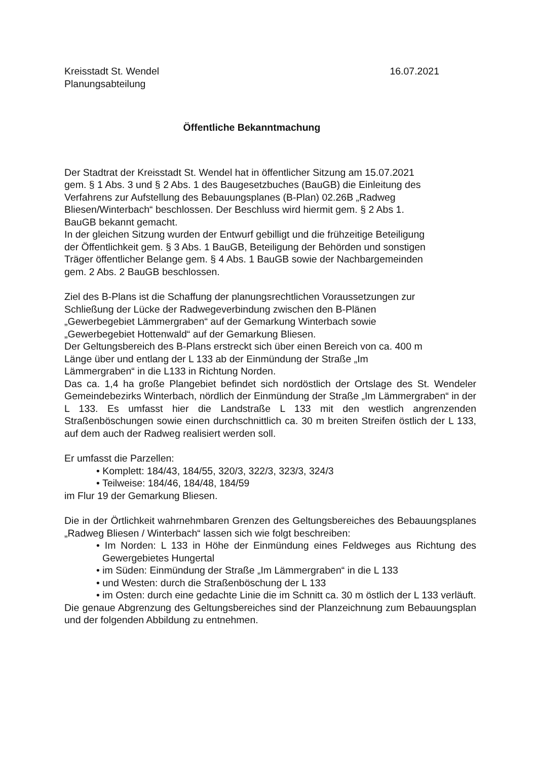Kreisstadt St. Wendel 16.07.2021
Planungsabteilung
Öffentliche Bekanntmachung
Der Stadtrat der Kreisstadt St. Wendel hat in öffentlicher Sitzung am 15.07.2021
gem. § 1 Abs. 3 und § 2 Abs. 1 des Baugesetzbuches (BauGB) die Einleitung des
Verfahrens zur Aufstellung des Bebauungsplanes (B-Plan) 02.26B „Radweg
Bliesen/Winterbach“ beschlossen. Der Beschluss wird hiermit gem. § 2 Abs 1.
BauGB bekannt gemacht.
In der gleichen Sitzung wurden der Entwurf gebilligt und die frühzeitige Beteiligung
der Öffentlichkeit gem. § 3 Abs. 1 BauGB, Beteiligung der Behörden und sonstigen
Träger öffentlicher Belange gem. § 4 Abs. 1 BauGB sowie der Nachbargemeinden
gem. 2 Abs. 2 BauGB beschlossen.
Ziel des B-Plans ist die Schaffung der planungsrechtlichen Voraussetzungen zur
Schließung der Lücke der Radwegeverbindung zwischen den B-Plänen
„Gewerbegebiet Lämmergraben“ auf der Gemarkung Winterbach sowie
„Gewerbegebiet Hottenwald“ auf der Gemarkung Bliesen.
Der Geltungsbereich des B-Plans erstreckt sich über einen Bereich von ca. 400 m
Länge über und entlang der L 133 ab der Einmündung der Straße „Im
Lämmergraben“ in die L133 in Richtung Norden.
Das ca. 1,4 ha große Plangebiet befindet sich nordöstlich der Ortslage des St. Wendeler Gemeindebezirks Winterbach, nördlich der Einmündung der Straße „Im Lämmergraben“ in der L 133. Es umfasst hier die Landstraße L 133 mit den westlich angrenzenden Straßenböschungen sowie einen durchschnittlich ca. 30 m breiten Streifen östlich der L 133, auf dem auch der Radweg realisiert werden soll.
Er umfasst die Parzellen:
• Komplett: 184/43, 184/55, 320/3, 322/3, 323/3, 324/3
• Teilweise: 184/46, 184/48, 184/59
im Flur 19 der Gemarkung Bliesen.
Die in der Örtlichkeit wahrnehmbaren Grenzen des Geltungsbereiches des Bebauungsplanes „Radweg Bliesen / Winterbach“ lassen sich wie folgt beschreiben:
• Im Norden: L 133 in Höhe der Einmündung eines Feldweges aus Richtung des Gewergebietes Hungertal
• im Süden: Einmündung der Straße „Im Lämmergraben“ in die L 133
• und Westen: durch die Straßenböschung der L 133
• im Osten: durch eine gedachte Linie die im Schnitt ca. 30 m östlich der L 133 verläuft.
Die genaue Abgrenzung des Geltungsbereiches sind der Planzeichnung zum Bebauungsplan und der folgenden Abbildung zu entnehmen.